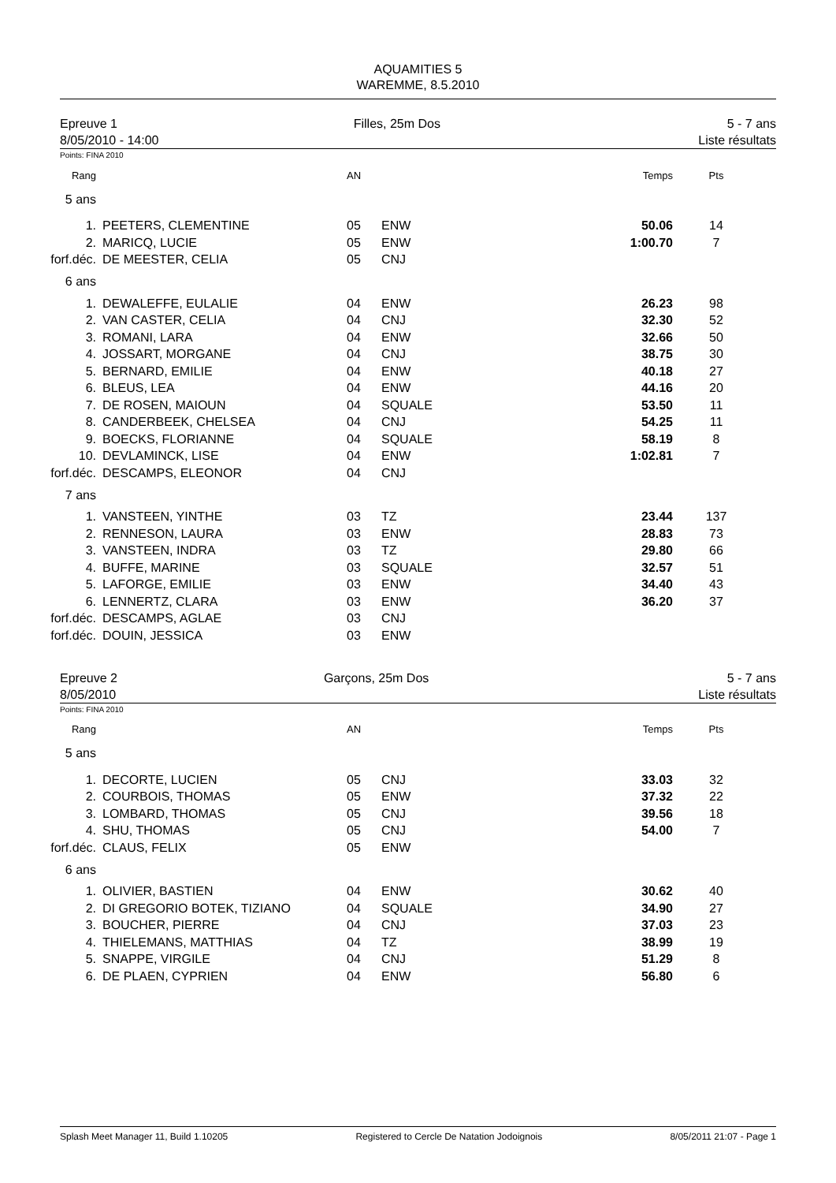AQUAMITIES 5
WAREMME, 8.5.2010
Epreuve 1
8/05/2010 - 14:00
Filles, 25m Dos 5 - 7 ans
Liste résultats
Points: FINA 2010
| Rang | | AN | | Temps | Pts |
| 5 ans | | | | | |
| 1. | PEETERS, CLEMENTINE | 05 | ENW | 50.06 | 14 |
| 2. | MARICQ, LUCIE | 05 | ENW | 1:00.70 | 7 |
| forf.déc. | DE MEESTER, CELIA | 05 | CNJ | | |
| 6 ans | | | | | |
| 1. | DEWALEFFE, EULALIE | 04 | ENW | 26.23 | 98 |
| 2. | VAN CASTER, CELIA | 04 | CNJ | 32.30 | 52 |
| 3. | ROMANI, LARA | 04 | ENW | 32.66 | 50 |
| 4. | JOSSART, MORGANE | 04 | CNJ | 38.75 | 30 |
| 5. | BERNARD, EMILIE | 04 | ENW | 40.18 | 27 |
| 6. | BLEUS, LEA | 04 | ENW | 44.16 | 20 |
| 7. | DE ROSEN, MAIOUN | 04 | SQUALE | 53.50 | 11 |
| 8. | CANDERBEEK, CHELSEA | 04 | CNJ | 54.25 | 11 |
| 9. | BOECKS, FLORIANNE | 04 | SQUALE | 58.19 | 8 |
| 10. | DEVLAMINCK, LISE | 04 | ENW | 1:02.81 | 7 |
| forf.déc. | DESCAMPS, ELEONOR | 04 | CNJ | | |
| 7 ans | | | | | |
| 1. | VANSTEEN, YINTHE | 03 | TZ | 23.44 | 137 |
| 2. | RENNESON, LAURA | 03 | ENW | 28.83 | 73 |
| 3. | VANSTEEN, INDRA | 03 | TZ | 29.80 | 66 |
| 4. | BUFFE, MARINE | 03 | SQUALE | 32.57 | 51 |
| 5. | LAFORGE, EMILIE | 03 | ENW | 34.40 | 43 |
| 6. | LENNERTZ, CLARA | 03 | ENW | 36.20 | 37 |
| forf.déc. | DESCAMPS, AGLAE | 03 | CNJ | | |
| forf.déc. | DOUIN, JESSICA | 03 | ENW | | |
Epreuve 2
8/05/2010
Garçons, 25m Dos 5 - 7 ans
Liste résultats
Points: FINA 2010
| Rang | | AN | | Temps | Pts |
| 5 ans | | | | | |
| 1. | DECORTE, LUCIEN | 05 | CNJ | 33.03 | 32 |
| 2. | COURBOIS, THOMAS | 05 | ENW | 37.32 | 22 |
| 3. | LOMBARD, THOMAS | 05 | CNJ | 39.56 | 18 |
| 4. | SHU, THOMAS | 05 | CNJ | 54.00 | 7 |
| forf.déc. | CLAUS, FELIX | 05 | ENW | | |
| 6 ans | | | | | |
| 1. | OLIVIER, BASTIEN | 04 | ENW | 30.62 | 40 |
| 2. | DI GREGORIO BOTEK, TIZIANO | 04 | SQUALE | 34.90 | 27 |
| 3. | BOUCHER, PIERRE | 04 | CNJ | 37.03 | 23 |
| 4. | THIELEMANS, MATTHIAS | 04 | TZ | 38.99 | 19 |
| 5. | SNAPPE, VIRGILE | 04 | CNJ | 51.29 | 8 |
| 6. | DE PLAEN, CYPRIEN | 04 | ENW | 56.80 | 6 |
Splash Meet Manager 11, Build 1.10205 Registered to Cercle De Natation Jodoignois 8/05/2011 21:07 - Page 1